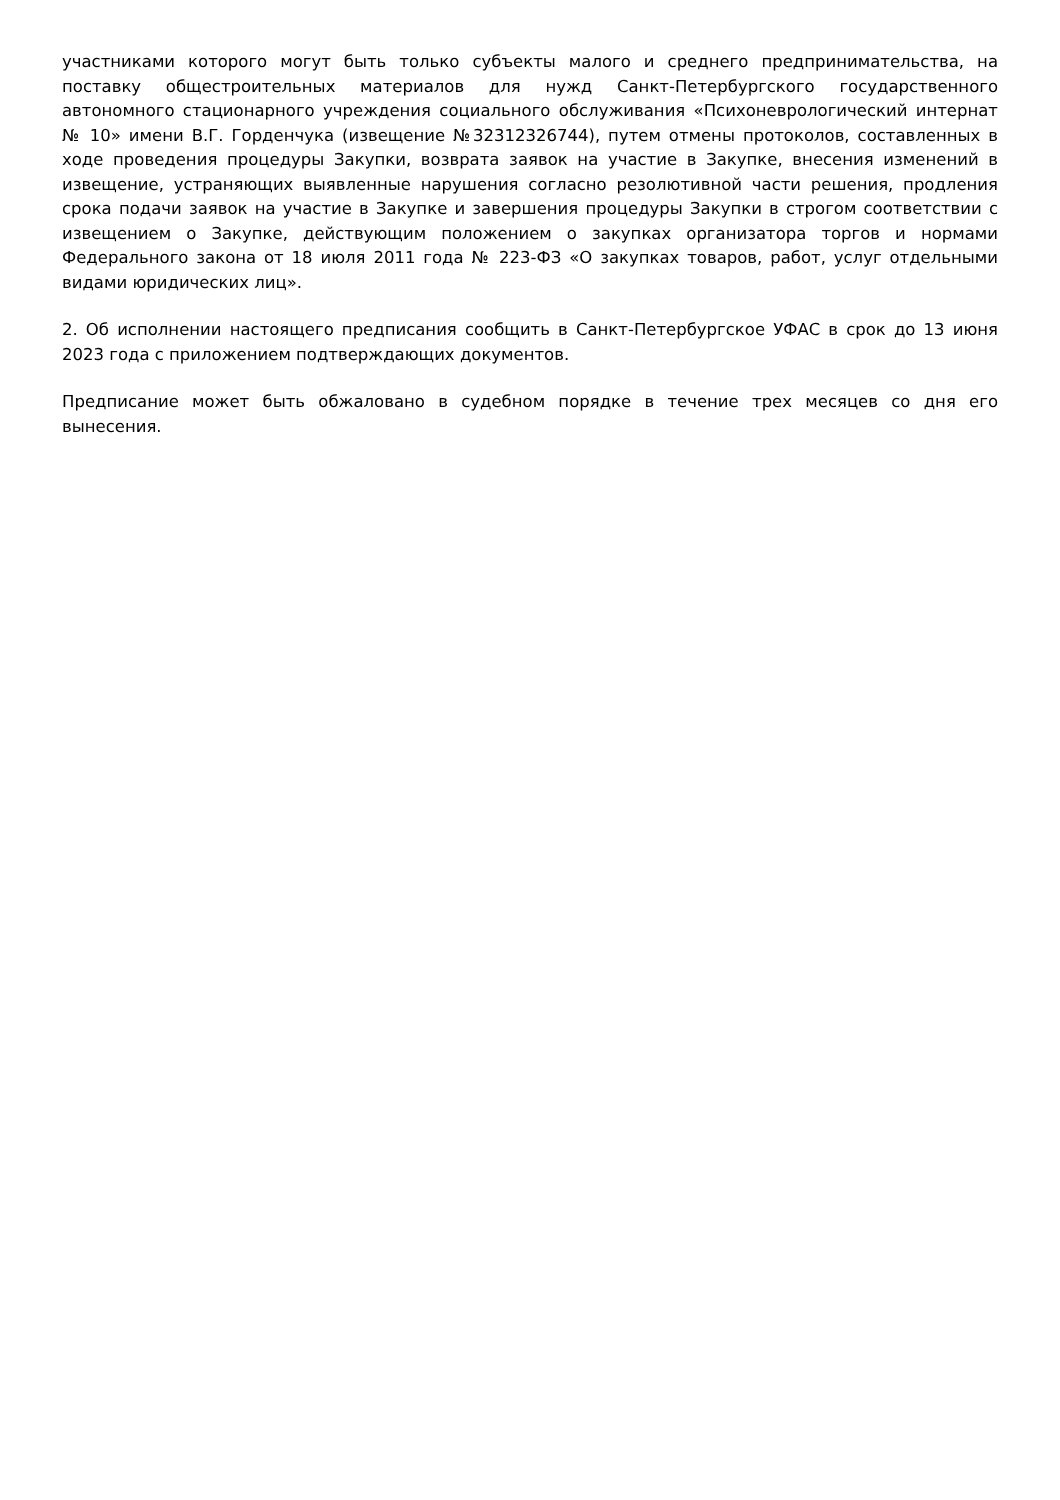участниками которого могут быть только субъекты малого и среднего предпринимательства, на поставку общестроительных материалов для нужд Санкт-Петербургского государственного автономного стационарного учреждения социального обслуживания «Психоневрологический интернат № 10» имени В.Г. Горденчука (извещение №32312326744), путем отмены протоколов, составленных в ходе проведения процедуры Закупки, возврата заявок на участие в Закупке, внесения изменений в извещение, устраняющих выявленные нарушения согласно резолютивной части решения, продления срока подачи заявок на участие в Закупке и завершения процедуры Закупки в строгом соответствии с извещением о Закупке, действующим положением о закупках организатора торгов и нормами Федерального закона от 18 июля 2011 года № 223-ФЗ «О закупках товаров, работ, услуг отдельными видами юридических лиц».
2. Об исполнении настоящего предписания сообщить в Санкт-Петербургское УФАС в срок до 13 июня 2023 года с приложением подтверждающих документов.
Предписание может быть обжаловано в судебном порядке в течение трех месяцев со дня его вынесения.